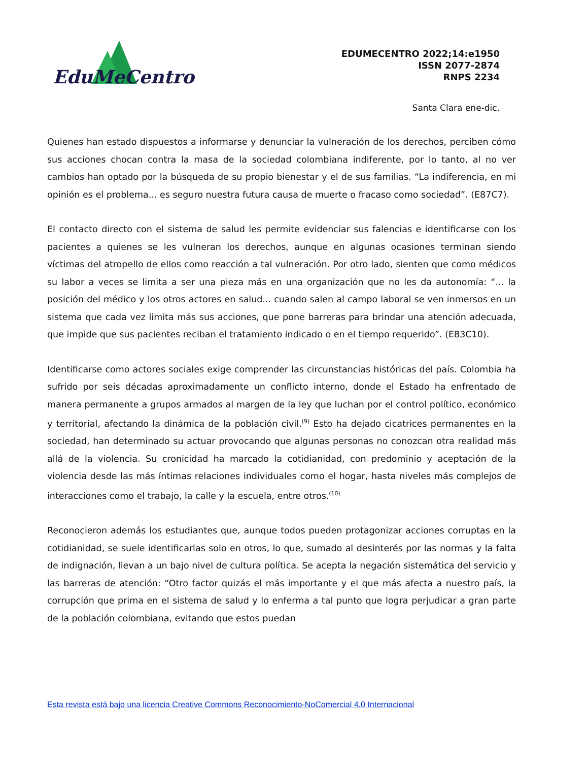EduMeCentro
EDUMECENTRO 2022;14:e1950
ISSN 2077-2874
RNPS 2234
Santa Clara ene-dic.
Quienes han estado dispuestos a informarse y denunciar la vulneración de los derechos, perciben cómo sus acciones chocan contra la masa de la sociedad colombiana indiferente, por lo tanto, al no ver cambios han optado por la búsqueda de su propio bienestar y el de sus familias. “La indiferencia, en mi opinión es el problema... es seguro nuestra futura causa de muerte o fracaso como sociedad”. (E87C7).
El contacto directo con el sistema de salud les permite evidenciar sus falencias e identificarse con los pacientes a quienes se les vulneran los derechos, aunque en algunas ocasiones terminan siendo víctimas del atropello de ellos como reacción a tal vulneración. Por otro lado, sienten que como médicos su labor a veces se limita a ser una pieza más en una organización que no les da autonomía: “... la posición del médico y los otros actores en salud... cuando salen al campo laboral se ven inmersos en un sistema que cada vez limita más sus acciones, que pone barreras para brindar una atención adecuada, que impide que sus pacientes reciban el tratamiento indicado o en el tiempo requerido”. (E83C10).
Identificarse como actores sociales exige comprender las circunstancias históricas del país. Colombia ha sufrido por seis décadas aproximadamente un conflicto interno, donde el Estado ha enfrentado de manera permanente a grupos armados al margen de la ley que luchan por el control político, económico y territorial, afectando la dinámica de la población civil.<sup>(9)</sup> Esto ha dejado cicatrices permanentes en la sociedad, han determinado su actuar provocando que algunas personas no conozcan otra realidad más allá de la violencia. Su cronicidad ha marcado la cotidianidad, con predominio y aceptación de la violencia desde las más íntimas relaciones individuales como el hogar, hasta niveles más complejos de interacciones como el trabajo, la calle y la escuela, entre otros.<sup>(10)</sup>
Reconocieron además los estudiantes que, aunque todos pueden protagonizar acciones corruptas en la cotidianidad, se suele identificarlas solo en otros, lo que, sumado al desinterés por las normas y la falta de indignación, llevan a un bajo nivel de cultura política. Se acepta la negación sistemática del servicio y las barreras de atención: “Otro factor quizás el más importante y el que más afecta a nuestro país, la corrupción que prima en el sistema de salud y lo enferma a tal punto que logra perjudicar a gran parte de la población colombiana, evitando que estos puedan
Esta revista está bajo una licencia Creative Commons Reconocimiento-NoComercial 4.0 Internacional